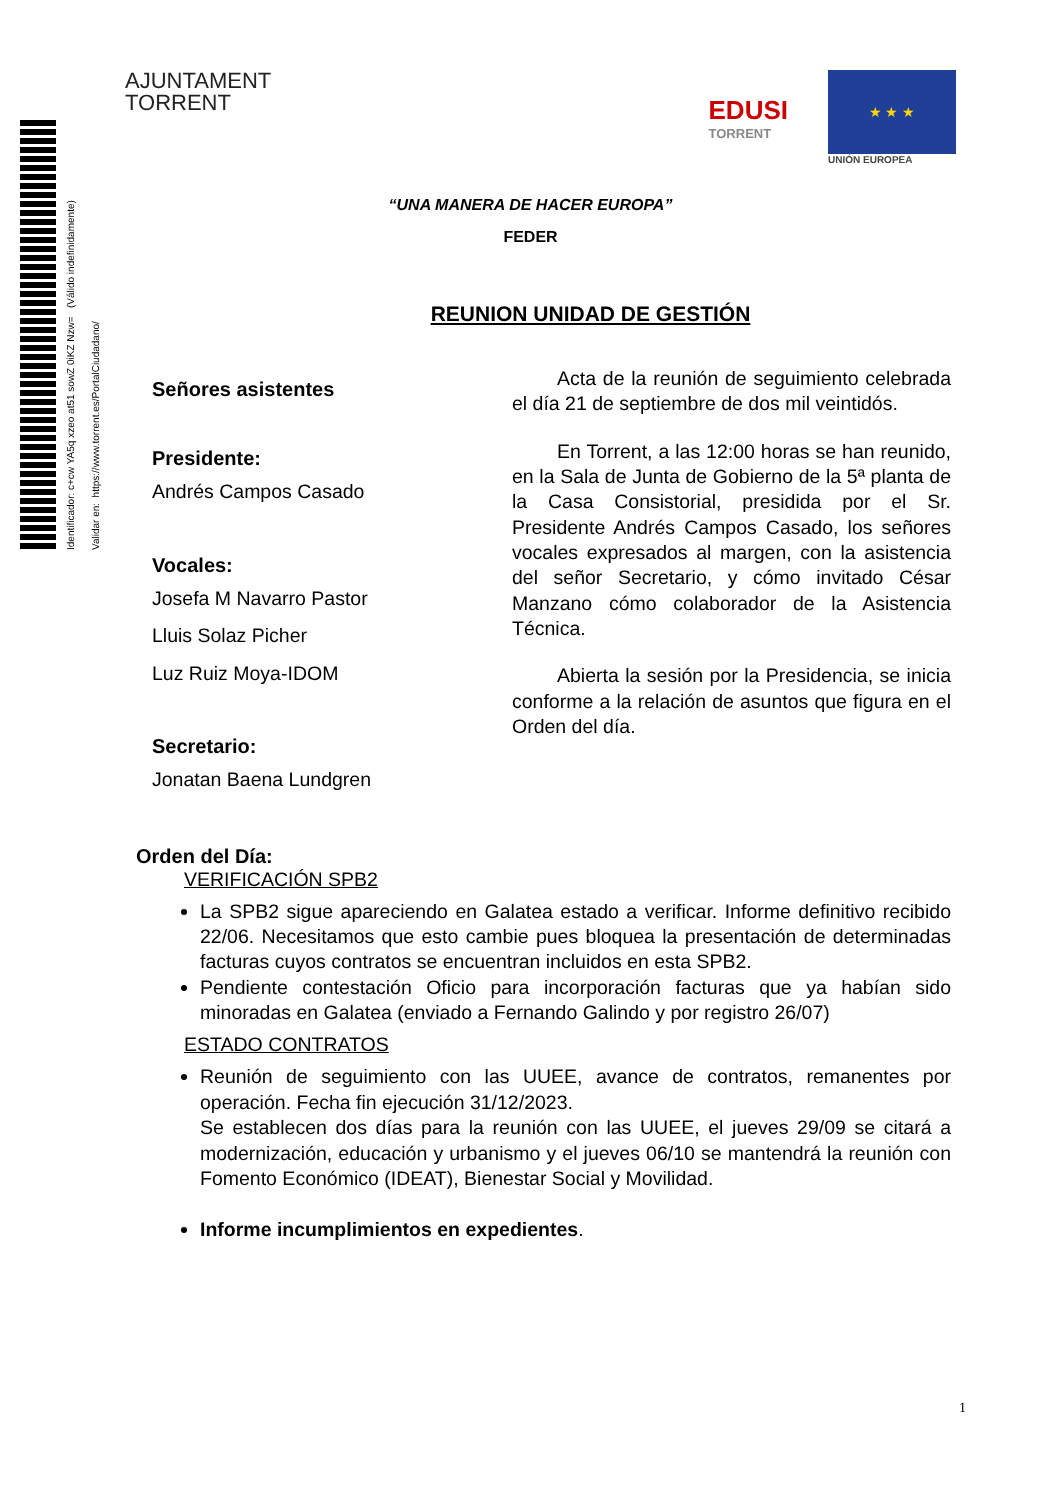Identificador: c+cw YA5q xzeo at51 sowZ 0iKZ Nzw= (Válido indefinidamente) Validar en: https://www.torrent.es/PortalCiudadano/
AJUNTAMENT
TORRENT
EDUSI
TORRENT
★ ★ ★
UNIÓN EUROPEA
“UNA MANERA DE HACER EUROPA”
FEDER
REUNION UNIDAD DE GESTIÓN
Señores asistentes
Presidente:
Andrés Campos Casado
Vocales:
Josefa M Navarro Pastor
Lluis Solaz Picher
Luz Ruiz Moya-IDOM
Secretario:
Jonatan Baena Lundgren
Acta de la reunión de seguimiento celebrada el día 21 de septiembre de dos mil veintidós.
En Torrent, a las 12:00 horas se han reunido, en la Sala de Junta de Gobierno de la 5ª planta de la Casa Consistorial, presidida por el Sr. Presidente Andrés Campos Casado, los señores vocales expresados al margen, con la asistencia del señor Secretario, y cómo invitado César Manzano cómo colaborador de la Asistencia Técnica.
Abierta la sesión por la Presidencia, se inicia conforme a la relación de asuntos que figura en el Orden del día.
Orden del Día:
VERIFICACIÓN SPB2
La SPB2 sigue apareciendo en Galatea estado a verificar. Informe definitivo recibido 22/06. Necesitamos que esto cambie pues bloquea la presentación de determinadas facturas cuyos contratos se encuentran incluidos en esta SPB2.
Pendiente contestación Oficio para incorporación facturas que ya habían sido minoradas en Galatea (enviado a Fernando Galindo y por registro 26/07)
ESTADO CONTRATOS
Reunión de seguimiento con las UUEE, avance de contratos, remanentes por operación. Fecha fin ejecución 31/12/2023.
Se establecen dos días para la reunión con las UUEE, el jueves 29/09 se citará a modernización, educación y urbanismo y el jueves 06/10 se mantendrá la reunión con Fomento Económico (IDEAT), Bienestar Social y Movilidad.
Informe incumplimientos en expedientes.
1